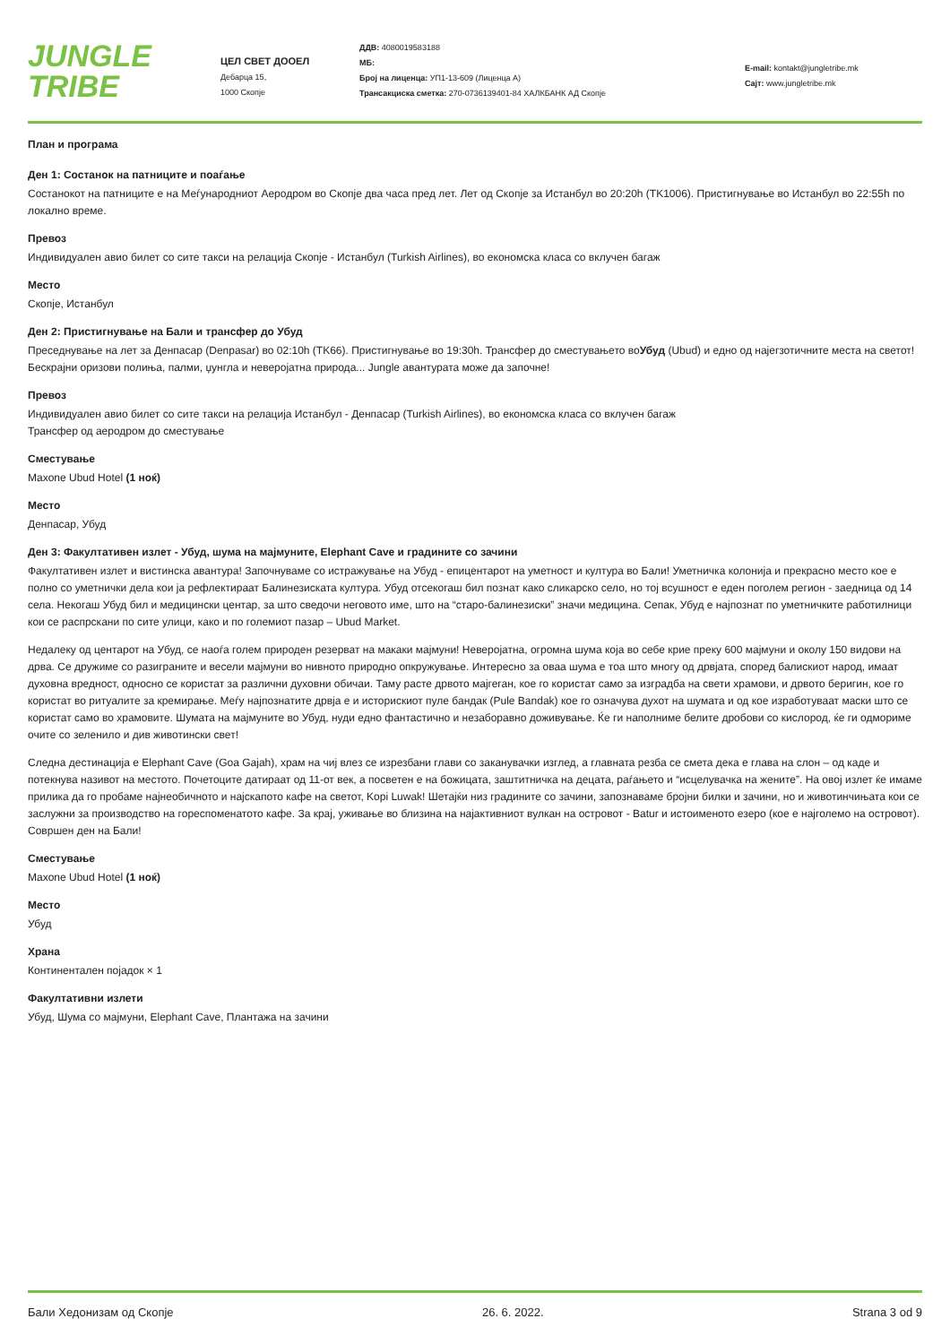JUNGLE
TRIBE
ЦЕЛ СВЕТ ДООЕЛ
Дебарца 15,
1000 Скопје
ДДВ: 4080019583188
МБ:
Број на лиценца: УП1-13-609 (Лиценца А)
Трансакциска сметка: 270-0736139401-84 ХАЛКБАНК АД Скопје
E-mail: kontakt@jungletribe.mk
Сајт: www.jungletribe.mk
План и програма
Ден 1: Состанок на патниците и поаѓање
Состанокот на патниците е на Меѓународниот Аеродром во Скопје два часа пред лет. Лет од Скопје за Истанбул во 20:20h (TK1006). Пристигнување во Истанбул во 22:55h по локално време.
Превоз
Индивидуален авио билет со сите такси на релација Скопје - Истанбул (Turkish Airlines), во економска класа со вклучен багаж
Место
Скопје, Истанбул
Ден 2: Пристигнување на Бали и трансфер до Убуд
Преседнување на лет за Денпасар (Denpasar) во 02:10h (TK66). Пристигнување во 19:30h. Трансфер до сместувањето воУбуд (Ubud) и едно од најегзотичните места на светот! Бескрајни оризови полиња, палми, џунгла и неверојатна природа... Jungle авантурата може да започне!
Превоз
Индивидуален авио билет со сите такси на релација Истанбул - Денпасар (Turkish Airlines), во економска класа со вклучен багаж
Трансфер од аеродром до сместување
Сместување
Maxone Ubud Hotel (1 ноќ)
Место
Денпасар, Убуд
Ден 3: Факултативен излет - Убуд, шума на мајмуните, Elephant Cave и градините со зачини
Факултативен излет и вистинска авантура! Започнуваме со истражување на Убуд - епицентарот на уметност и култура во Бали! Уметничка колонија и прекрасно место кое е полно со уметнички дела кои ја рефлектираат Балинезиската култура. Убуд отсекогаш бил познат како сликарско село, но тој всушност е еден поголем регион - заедница од 14 села. Некогаш Убуд бил и медицински центар, за што сведочи неговото име, што на “старо-балинезиски” значи медицина. Сепак, Убуд е најпознат по уметничките работилници кои се распрскани по сите улици, како и по големиот пазар – Ubud Market.
Недалеку од центарот на Убуд, се наоѓа голем природен резерват на макаки мајмуни! Неверојатна, огромна шума која во себе крие преку 600 мајмуни и околу 150 видови на дрва. Се дружиме со разиграните и весели мајмуни во нивното природно опкружување. Интересно за оваа шума е тоа што многу од дрвјата, според балискиот народ, имаат духовна вредност, односно се користат за различни духовни обичаи. Таму расте дрвото мајгеган, кое го користат само за изградба на свети храмови, и дрвото беригин, кое го користат во ритуалите за кремирање. Меѓу најпознатите дрвја е и историскиот пуле бандак (Pule Bandak) кое го означува духот на шумата и од кое изработуваат маски што се користат само во храмовите. Шумата на мајмуните во Убуд, нуди едно фантастично и незаборавно доживување. Ќе ги наполниме белите дробови со кислород, ќе ги одмориме очите со зеленило и див животински свет!
Следна дестинација е Elephant Cave (Goa Gajah), храм на чиј влез се изрезбани глави со заканувачки изглед, а главната резба се смета дека е глава на слон – од каде и потекнува називот на местото. Почетоците датираат од 11-от век, а посветен е на божицата, заштитничка на децата, раѓањето и “исцелувачка на жените”. На овој излет ќе имаме прилика да го пробаме најнеобичното и најскапото кафе на светот, Kopi Luwak! Шетајќи низ градините со зачини, запознаваме бројни билки и зачини, но и животинчињата кои се заслужни за производство на гореспоменатото кафе. За крај, уживање во близина на најактивниот вулкан на островот - Batur и истоименото езеро (кое е најголемо на островот). Совршен ден на Бали!
Сместување
Maxone Ubud Hotel (1 ноќ)
Место
Убуд
Храна
Континентален појадок × 1
Факултативни излети
Убуд, Шума со мајмуни, Elephant Cave, Плантажа на зачини
Бали Хедонизам од Скопје 26. 6. 2022. Strana 3 od 9